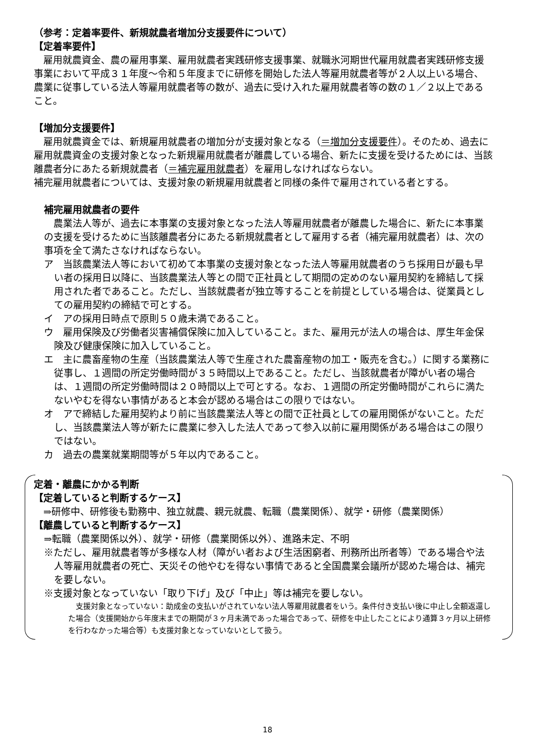（参考：定着率要件、新規就農者増加分支援要件について）
【定着率要件】
　雇用就農資金、農の雇用事業、雇用就農者実践研修支援事業、就職氷河期世代雇用就農者実践研修支援事業において平成３１年度～令和５年度までに研修を開始した法人等雇用就農者等が２人以上いる場合、農業に従事している法人等雇用就農者等の数が、過去に受け入れた雇用就農者等の数の１／２以上であること。
【増加分支援要件】
　雇用就農資金では、新規雇用就農者の増加分が支援対象となる（＝増加分支援要件）。そのため、過去に雇用就農資金の支援対象となった新規雇用就農者が離農している場合、新たに支援を受けるためには、当該離農者分にあたる新規就農者（＝補完雇用就農者）を雇用しなければならない。
補完雇用就農者については、支援対象の新規雇用就農者と同様の条件で雇用されている者とする。
補完雇用就農者の要件
　農業法人等が、過去に本事業の支援対象となった法人等雇用就農者が離農した場合に、新たに本事業の支援を受けるために当該離農者分にあたる新規就農者として雇用する者（補完雇用就農者）は、次の事項を全て満たさなければならない。
ア　当該農業法人等において初めて本事業の支援対象となった法人等雇用就農者のうち採用日が最も早い者の採用日以降に、当該農業法人等との間で正社員として期間の定めのない雇用契約を締結して採用された者であること。ただし、当該就農者が独立等することを前提としている場合は、従業員としての雇用契約の締結で可とする。
イ　アの採用日時点で原則５０歳未満であること。
ウ　雇用保険及び労働者災害補償保険に加入していること。また、雇用元が法人の場合は、厚生年金保険及び健康保険に加入していること。
エ　主に農畜産物の生産（当該農業法人等で生産された農畜産物の加工・販売を含む。）に関する業務に従事し、１週間の所定労働時間が３５時間以上であること。ただし、当該就農者が障がい者の場合は、１週間の所定労働時間は２０時間以上で可とする。なお、１週間の所定労働時間がこれらに満たないやむを得ない事情があると本会が認める場合はこの限りではない。
オ　アで締結した雇用契約より前に当該農業法人等との間で正社員としての雇用関係がないこと。ただし、当該農業法人等が新たに農業に参入した法人であって参入以前に雇用関係がある場合はこの限りではない。
カ　過去の農業就業期間等が５年以内であること。
定着・離農にかかる判断
【定着していると判断するケース】
　⇒研修中、研修後も勤務中、独立就農、親元就農、転職（農業関係）、就学・研修（農業関係）
【離農していると判断するケース】
⇒転職（農業関係以外）、就学・研修（農業関係以外）、進路未定、不明
※ただし、雇用就農者等が多様な人材（障がい者および生活困窮者、刑務所出所者等）である場合や法人等雇用就農者の死亡、天災その他やむを得ない事情であると全国農業会議所が認めた場合は、補完を要しない。
※支援対象となっていない「取り下げ」及び「中止」等は補完を要しない。
　支援対象となっていない：助成金の支払いがされていない法人等雇用就農者をいう。条件付き支払い後に中止し全額返還した場合（支援開始から年度末までの期間が３ヶ月未満であった場合であって、研修を中止したことにより通算３ヶ月以上研修を行わなかった場合等）も支援対象となっていないとして扱う。
18